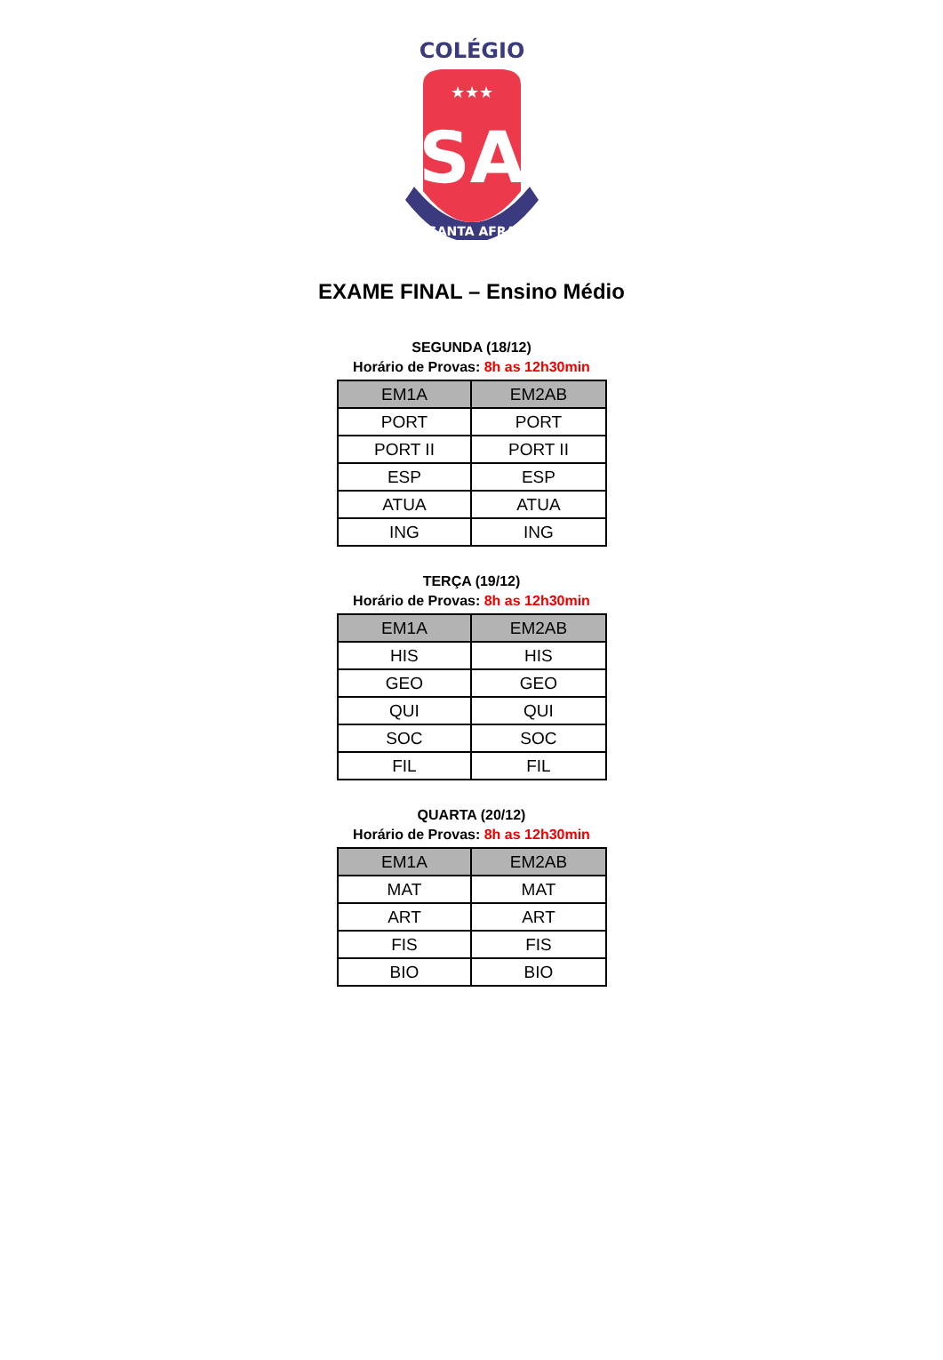COLÉGIO
SA
★★★
SANTA AFRA
EXAME FINAL – Ensino Médio
SEGUNDA (18/12)
Horário de Provas: 8h as 12h30min
| EM1A | EM2AB |
| --- | --- |
| PORT | PORT |
| PORT II | PORT II |
| ESP | ESP |
| ATUA | ATUA |
| ING | ING |
TERÇA (19/12)
Horário de Provas: 8h as 12h30min
| EM1A | EM2AB |
| --- | --- |
| HIS | HIS |
| GEO | GEO |
| QUI | QUI |
| SOC | SOC |
| FIL | FIL |
QUARTA (20/12)
Horário de Provas: 8h as 12h30min
| EM1A | EM2AB |
| --- | --- |
| MAT | MAT |
| ART | ART |
| FIS | FIS |
| BIO | BIO |